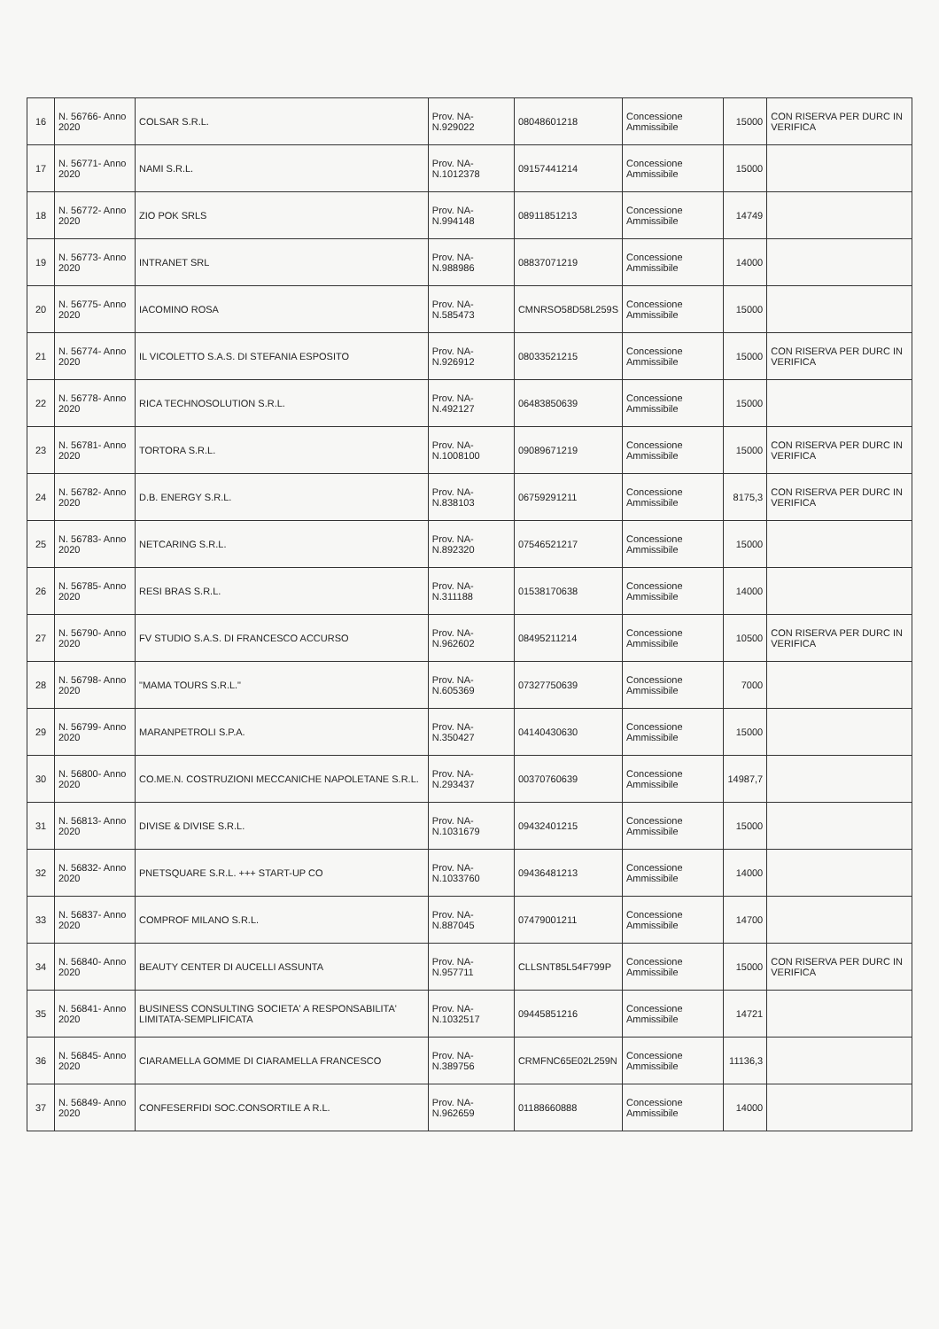| 16 | N. 56766- Anno 2020 | COLSAR S.R.L. | Prov. NA- N.929022 | 08048601218 | Concessione Ammissibile | 15000 | CON RISERVA PER DURC IN VERIFICA |
| 17 | N. 56771- Anno 2020 | NAMI S.R.L. | Prov. NA- N.1012378 | 09157441214 | Concessione Ammissibile | 15000 | |
| 18 | N. 56772- Anno 2020 | ZIO POK SRLS | Prov. NA- N.994148 | 08911851213 | Concessione Ammissibile | 14749 | |
| 19 | N. 56773- Anno 2020 | INTRANET SRL | Prov. NA- N.988986 | 08837071219 | Concessione Ammissibile | 14000 | |
| 20 | N. 56775- Anno 2020 | IACOMINO ROSA | Prov. NA- N.585473 | CMNRSO58D58L259S | Concessione Ammissibile | 15000 | |
| 21 | N. 56774- Anno 2020 | IL VICOLETTO S.A.S. DI STEFANIA ESPOSITO | Prov. NA- N.926912 | 08033521215 | Concessione Ammissibile | 15000 | CON RISERVA PER DURC IN VERIFICA |
| 22 | N. 56778- Anno 2020 | RICA TECHNOSOLUTION S.R.L. | Prov. NA- N.492127 | 06483850639 | Concessione Ammissibile | 15000 | |
| 23 | N. 56781- Anno 2020 | TORTORA S.R.L. | Prov. NA- N.1008100 | 09089671219 | Concessione Ammissibile | 15000 | CON RISERVA PER DURC IN VERIFICA |
| 24 | N. 56782- Anno 2020 | D.B. ENERGY S.R.L. | Prov. NA- N.838103 | 06759291211 | Concessione Ammissibile | 8175,3 | CON RISERVA PER DURC IN VERIFICA |
| 25 | N. 56783- Anno 2020 | NETCARING S.R.L. | Prov. NA- N.892320 | 07546521217 | Concessione Ammissibile | 15000 | |
| 26 | N. 56785- Anno 2020 | RESI BRAS S.R.L. | Prov. NA- N.311188 | 01538170638 | Concessione Ammissibile | 14000 | |
| 27 | N. 56790- Anno 2020 | FV STUDIO S.A.S. DI FRANCESCO ACCURSO | Prov. NA- N.962602 | 08495211214 | Concessione Ammissibile | 10500 | CON RISERVA PER DURC IN VERIFICA |
| 28 | N. 56798- Anno 2020 | "MAMA TOURS S.R.L." | Prov. NA- N.605369 | 07327750639 | Concessione Ammissibile | 7000 | |
| 29 | N. 56799- Anno 2020 | MARANPETROLI S.P.A. | Prov. NA- N.350427 | 04140430630 | Concessione Ammissibile | 15000 | |
| 30 | N. 56800- Anno 2020 | CO.ME.N. COSTRUZIONI MECCANICHE NAPOLETANE S.R.L. | Prov. NA- N.293437 | 00370760639 | Concessione Ammissibile | 14987,7 | |
| 31 | N. 56813- Anno 2020 | DIVISE & DIVISE S.R.L. | Prov. NA- N.1031679 | 09432401215 | Concessione Ammissibile | 15000 | |
| 32 | N. 56832- Anno 2020 | PNETSQUARE S.R.L. +++ START-UP CO | Prov. NA- N.1033760 | 09436481213 | Concessione Ammissibile | 14000 | |
| 33 | N. 56837- Anno 2020 | COMPROF MILANO S.R.L. | Prov. NA- N.887045 | 07479001211 | Concessione Ammissibile | 14700 | |
| 34 | N. 56840- Anno 2020 | BEAUTY CENTER DI AUCELLI ASSUNTA | Prov. NA- N.957711 | CLLSNT85L54F799P | Concessione Ammissibile | 15000 | CON RISERVA PER DURC IN VERIFICA |
| 35 | N. 56841- Anno 2020 | BUSINESS CONSULTING SOCIETA' A RESPONSABILITA' LIMITATA-SEMPLIFICATA | Prov. NA- N.1032517 | 09445851216 | Concessione Ammissibile | 14721 | |
| 36 | N. 56845- Anno 2020 | CIARAMELLA GOMME DI CIARAMELLA FRANCESCO | Prov. NA- N.389756 | CRMFNC65E02L259N | Concessione Ammissibile | 11136,3 | |
| 37 | N. 56849- Anno 2020 | CONFESERFIDI SOC.CONSORTILE A R.L. | Prov. NA- N.962659 | 01188660888 | Concessione Ammissibile | 14000 | |